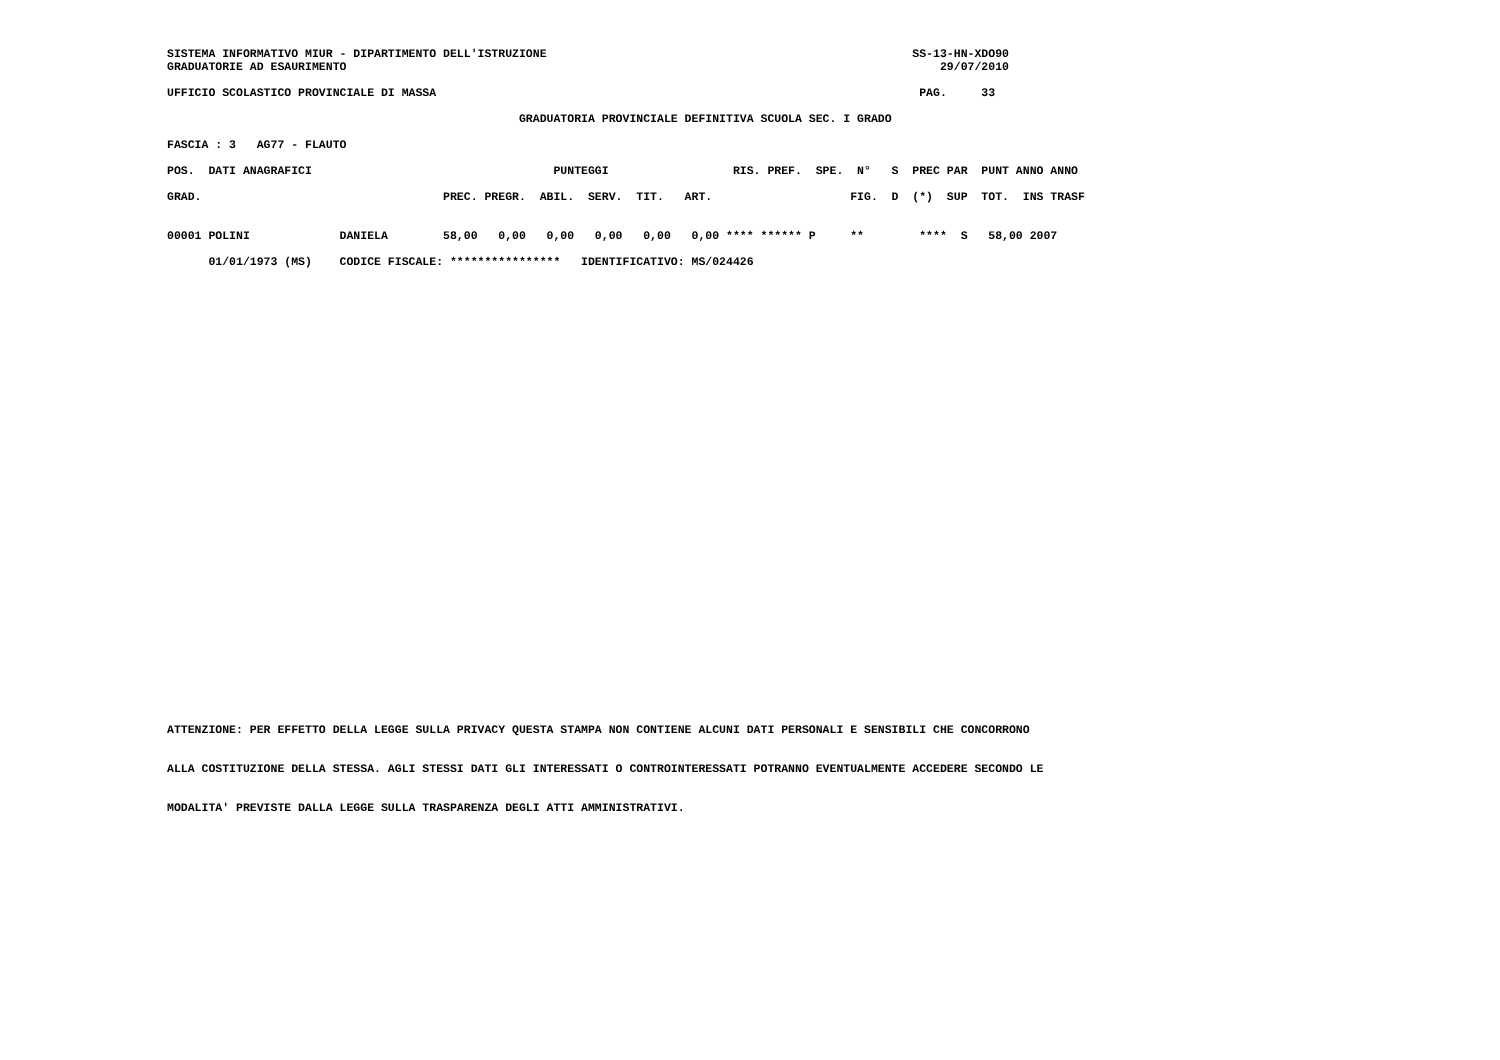SISTEMA INFORMATIVO MIUR - DIPARTIMENTO DELL'ISTRUZIONE                                                     SS-13-HN-XDO90
GRADUATORIE AD ESAURIMENTO                                                                                      29/07/2010

UFFICIO SCOLASTICO PROVINCIALE DI MASSA                                                                      PAG.     33

                                                   GRADUATORIA PROVINCIALE DEFINITIVA SCUOLA SEC. I GRADO

FASCIA : 3   AG77 - FLAUTO

POS.  DATI ANAGRAFICI                                   PUNTEGGI                  RIS. PREF.  SPE.  N°   S  PREC PAR  PUNT ANNO ANNO

GRAD.                                   PREC. PREGR.  ABIL.  SERV.  TIT.   ART.                    FIG.  D  (*)  SUP  TOT.  INS TRASF


00001 POLINI             DANIELA        58,00   0,00   0,00   0,00   0,00   0,00 **** ****** P     **        ****  S   58,00 2007

      01/01/1973 (MS)    CODICE FISCALE: ****************   IDENTIFICATIVO: MS/024426
ATTENZIONE: PER EFFETTO DELLA LEGGE SULLA PRIVACY QUESTA STAMPA NON CONTIENE ALCUNI DATI PERSONALI E SENSIBILI CHE CONCORRONO


ALLA COSTITUZIONE DELLA STESSA. AGLI STESSI DATI GLI INTERESSATI O CONTROINTERESSATI POTRANNO EVENTUALMENTE ACCEDERE SECONDO LE


MODALITA' PREVISTE DALLA LEGGE SULLA TRASPARENZA DEGLI ATTI AMMINISTRATIVI.